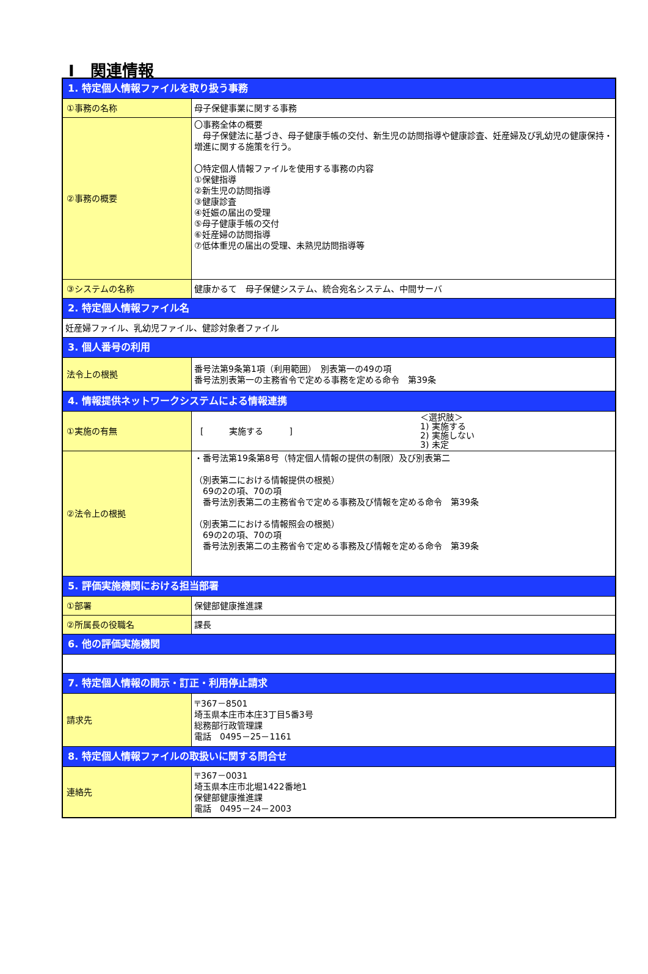Ⅰ　関連情報
| 1. 特定個人情報ファイルを取り扱う事務 | |
| ①事務の名称 | 母子保健事業に関する事務 |
| ②事務の概要 | 〇事務全体の概要 母子保健法に基づき、母子健康手帳の交付、新生児の訪問指導や健康診査、妊産婦及び乳幼児の健康保持・増進に関する施策を行う。 〇特定個人情報ファイルを使用する事務の内容 ①保健指導 ②新生児の訪問指導 ③健康診査 ④妊娠の届出の受理 ⑤母子健康手帳の交付 ⑥妊産婦の訪問指導 ⑦低体重児の届出の受理、未熟児訪問指導等 |
| ③システムの名称 | 健康かるて 母子保健システム、統合宛名システム、中間サーバ |
| 2. 特定個人情報ファイル名 | |
| 妊産婦ファイル、乳幼児ファイル、健診対象者ファイル | |
| 3. 個人番号の利用 | |
| 法令上の根拠 | 番号法第9条第1項（利用範囲） 別表第一の49の項 番号法別表第一の主務省令で定める事務を定める命令 第39条 |
| 4. 情報提供ネットワークシステムによる情報連携 | |
| ①実施の有無 | [ 実施する ] ＜選択肢＞ 1) 実施する 2) 実施しない 3) 未定 |
| ②法令上の根拠 | ・番号法第19条第8号（特定個人情報の提供の制限）及び別表第二 （別表第二における情報提供の根拠） 69の2の項、70の項 番号法別表第二の主務省令で定める事務及び情報を定める命令 第39条 （別表第二における情報照会の根拠） 69の2の項、70の項 番号法別表第二の主務省令で定める事務及び情報を定める命令 第39条 |
| 5. 評価実施機関における担当部署 | |
| ①部署 | 保健部健康推進課 |
| ②所属長の役職名 | 課長 |
| 6. 他の評価実施機関 | |
| 7. 特定個人情報の開示・訂正・利用停止請求 | |
| 請求先 | 〒367－8501 埼玉県本庄市本庄3丁目5番3号 総務部行政管理課 電話 0495－25－1161 |
| 8. 特定個人情報ファイルの取扱いに関する問合せ | |
| 連絡先 | 〒367－0031 埼玉県本庄市北堀1422番地1 保健部健康推進課 電話 0495－24－2003 |